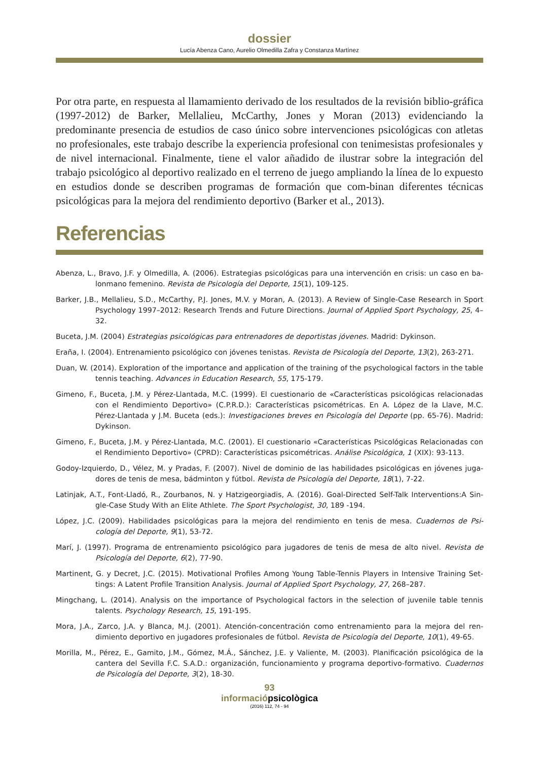dossier
Lucía Abenza Cano, Aurelio Olmedilla Zafra y Constanza Martínez
Por otra parte, en respuesta al llamamiento derivado de los resultados de la revisión biblio-gráfica (1997-2012) de Barker, Mellalieu, McCarthy, Jones y Moran (2013) evidenciando la predominante presencia de estudios de caso único sobre intervenciones psicológicas con atletas no profesionales, este trabajo describe la experiencia profesional con tenimesistas profesionales y de nivel internacional. Finalmente, tiene el valor añadido de ilustrar sobre la integración del trabajo psicológico al deportivo realizado en el terreno de juego ampliando la línea de lo expuesto en estudios donde se describen programas de formación que com-binan diferentes técnicas psicológicas para la mejora del rendimiento deportivo (Barker et al., 2013).
Referencias
Abenza, L., Bravo, J.F. y Olmedilla, A. (2006). Estrategias psicológicas para una intervención en crisis: un caso en ba-lonmano femenino. Revista de Psicología del Deporte, 15(1), 109-125.
Barker, J.B., Mellalieu, S.D., McCarthy, P.J. Jones, M.V. y Moran, A. (2013). A Review of Single-Case Research in Sport Psychology 1997–2012: Research Trends and Future Directions. Journal of Applied Sport Psychology, 25, 4–32.
Buceta, J.M. (2004) Estrategias psicológicas para entrenadores de deportistas jóvenes. Madrid: Dykinson.
Eraña, I. (2004). Entrenamiento psicológico con jóvenes tenistas. Revista de Psicología del Deporte, 13(2), 263-271.
Duan, W. (2014). Exploration of the importance and application of the training of the psychological factors in the table tennis teaching. Advances in Education Research, 55, 175-179.
Gimeno, F., Buceta, J.M. y Pérez-Llantada, M.C. (1999). El cuestionario de «Características psicológicas relacionadas con el Rendimiento Deportivo» (C.P.R.D.): Características psicométricas. En A. López de la Llave, M.C. Pérez-Llantada y J.M. Buceta (eds.): Investigaciones breves en Psicología del Deporte (pp. 65-76). Madrid: Dykinson.
Gimeno, F., Buceta, J.M. y Pérez-Llantada, M.C. (2001). El cuestionario «Características Psicológicas Relacionadas con el Rendimiento Deportivo» (CPRD): Características psicométricas. Análise Psicológica, 1 (XIX): 93-113.
Godoy-Izquierdo, D., Vélez, M. y Pradas, F. (2007). Nivel de dominio de las habilidades psicológicas en jóvenes juga-dores de tenis de mesa, bádminton y fútbol. Revista de Psicología del Deporte, 18(1), 7-22.
Latinjak, A.T., Font-Lladó, R., Zourbanos, N. y Hatzigeorgiadis, A. (2016). Goal-Directed Self-Talk Interventions:A Sin-gle-Case Study With an Elite Athlete. The Sport Psychologist, 30, 189 -194.
López, J.C. (2009). Habilidades psicológicas para la mejora del rendimiento en tenis de mesa. Cuadernos de Psi-cología del Deporte, 9(1), 53-72.
Marí, J. (1997). Programa de entrenamiento psicológico para jugadores de tenis de mesa de alto nivel. Revista de Psicología del Deporte, 6(2), 77-90.
Martinent, G. y Decret, J.C. (2015). Motivational Profiles Among Young Table-Tennis Players in Intensive Training Set-tings: A Latent Profile Transition Analysis. Journal of Applied Sport Psychology, 27, 268–287.
Mingchang, L. (2014). Analysis on the importance of Psychological factors in the selection of juvenile table tennis talents. Psychology Research, 15, 191-195.
Mora, J.A., Zarco, J.A. y Blanca, M.J. (2001). Atención-concentración como entrenamiento para la mejora del ren-dimiento deportivo en jugadores profesionales de fútbol. Revista de Psicología del Deporte, 10(1), 49-65.
Morilla, M., Pérez, E., Gamito, J.M., Gómez, M.Á., Sánchez, J.E. y Valiente, M. (2003). Planificación psicológica de la cantera del Sevilla F.C. S.A.D.: organización, funcionamiento y programa deportivo-formativo. Cuadernos de Psicología del Deporte, 3(2), 18-30.
93
informaciópsicològica
(2016) 112, 74 - 94